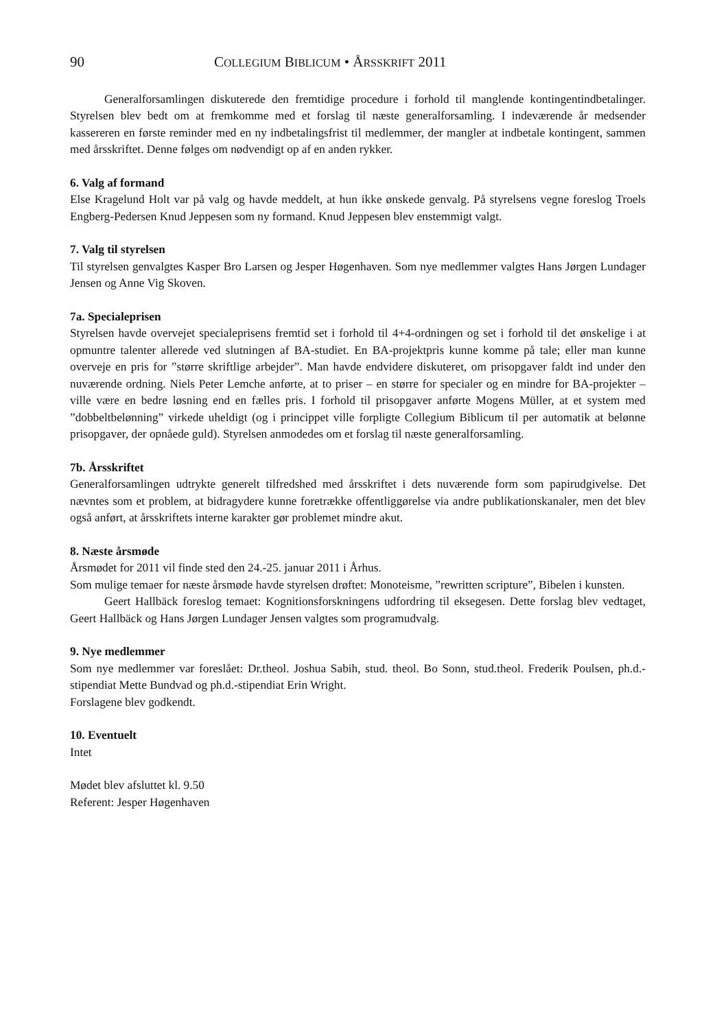90 COLLEGIUM BIBLICUM • ÅRSSKRIFT 2011
Generalforsamlingen diskuterede den fremtidige procedure i forhold til manglende kontingentindbetalinger. Styrelsen blev bedt om at fremkomme med et forslag til næste generalforsamling. I indeværende år medsender kassereren en første reminder med en ny indbetalingsfrist til medlemmer, der mangler at indbetale kontingent, sammen med årsskriftet. Denne følges om nødvendigt op af en anden rykker.
6. Valg af formand
Else Kragelund Holt var på valg og havde meddelt, at hun ikke ønskede genvalg. På styrelsens vegne foreslog Troels Engberg-Pedersen Knud Jeppesen som ny formand. Knud Jeppesen blev enstemmigt valgt.
7. Valg til styrelsen
Til styrelsen genvalgtes Kasper Bro Larsen og Jesper Høgenhaven. Som nye medlemmer valgtes Hans Jørgen Lundager Jensen og Anne Vig Skoven.
7a. Specialeprisen
Styrelsen havde overvejet specialeprisens fremtid set i forhold til 4+4-ordningen og set i forhold til det ønskelige i at opmuntre talenter allerede ved slutningen af BA-studiet. En BA-projektpris kunne komme på tale; eller man kunne overveje en pris for ”større skriftlige arbejder”. Man havde endvidere diskuteret, om prisopgaver faldt ind under den nuværende ordning. Niels Peter Lemche anførte, at to priser – en større for specialer og en mindre for BA-projekter – ville være en bedre løsning end en fælles pris. I forhold til prisopgaver anførte Mogens Müller, at et system med ”dobbeltbelønning” virkede uheldigt (og i princippet ville forpligte Collegium Biblicum til per automatik at belønne prisopgaver, der opnåede guld). Styrelsen anmodedes om et forslag til næste generalforsamling.
7b. Årsskriftet
Generalforsamlingen udtrykte generelt tilfredshed med årsskriftet i dets nuværende form som papirudgivelse. Det nævntes som et problem, at bidragydere kunne foretrække offentliggørelse via andre publikationskanaler, men det blev også anført, at årsskriftets interne karakter gør problemet mindre akut.
8. Næste årsmøde
Årsmødet for 2011 vil finde sted den 24.-25. januar 2011 i Århus.
Som mulige temaer for næste årsmøde havde styrelsen drøftet: Monoteisme, ”rewritten scripture”, Bibelen i kunsten.
Geert Hallbäck foreslog temaet: Kognitionsforskningens udfordring til eksegesen. Dette forslag blev vedtaget, Geert Hallbäck og Hans Jørgen Lundager Jensen valgtes som programudvalg.
9. Nye medlemmer
Som nye medlemmer var foreslået: Dr.theol. Joshua Sabih, stud. theol. Bo Sonn, stud.theol. Frederik Poulsen, ph.d.-stipendiat Mette Bundvad og ph.d.-stipendiat Erin Wright.
Forslagene blev godkendt.
10. Eventuelt
Intet
Mødet blev afsluttet kl. 9.50
Referent: Jesper Høgenhaven